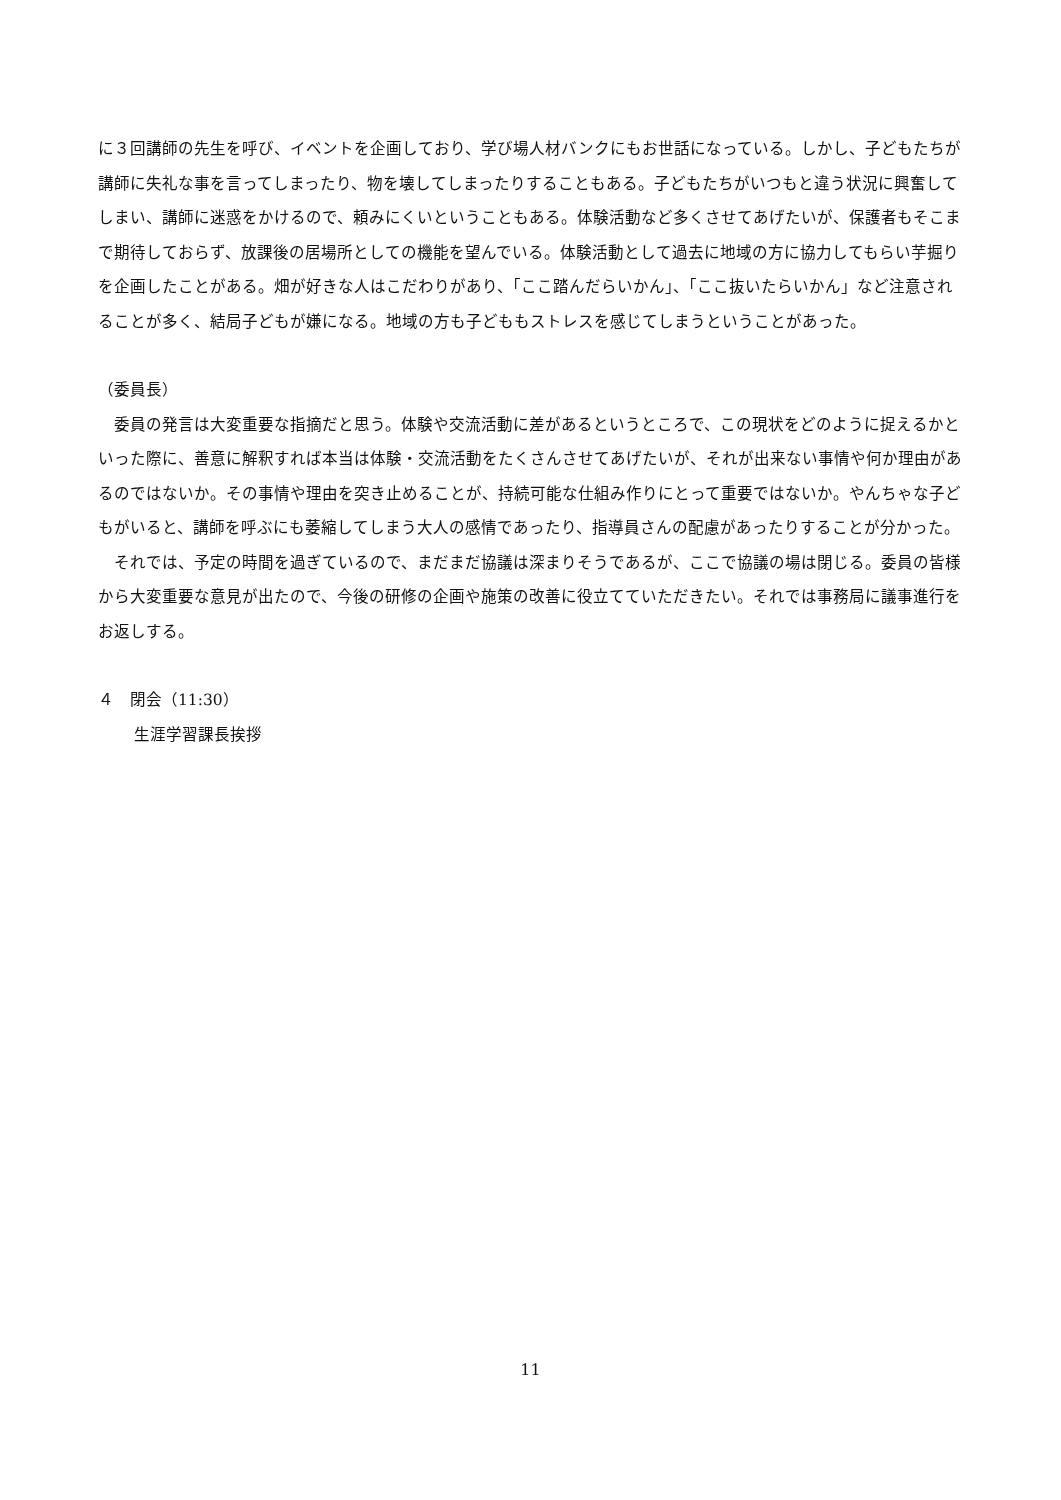に３回講師の先生を呼び、イベントを企画しており、学び場人材バンクにもお世話になっている。しかし、子どもたちが講師に失礼な事を言ってしまったり、物を壊してしまったりすることもある。子どもたちがいつもと違う状況に興奮してしまい、講師に迷惑をかけるので、頼みにくいということもある。体験活動など多くさせてあげたいが、保護者もそこまで期待しておらず、放課後の居場所としての機能を望んでいる。体験活動として過去に地域の方に協力してもらい芋掘りを企画したことがある。畑が好きな人はこだわりがあり、「ここ踏んだらいかん」、「ここ抜いたらいかん」など注意されることが多く、結局子どもが嫌になる。地域の方も子どももストレスを感じてしまうということがあった。
（委員長）
委員の発言は大変重要な指摘だと思う。体験や交流活動に差があるというところで、この現状をどのように捉えるかといった際に、善意に解釈すれば本当は体験・交流活動をたくさんさせてあげたいが、それが出来ない事情や何か理由があるのではないか。その事情や理由を突き止めることが、持続可能な仕組み作りにとって重要ではないか。やんちゃな子どもがいると、講師を呼ぶにも萎縮してしまう大人の感情であったり、指導員さんの配慮があったりすることが分かった。
それでは、予定の時間を過ぎているので、まだまだ協議は深まりそうであるが、ここで協議の場は閉じる。委員の皆様から大変重要な意見が出たので、今後の研修の企画や施策の改善に役立てていただきたい。それでは事務局に議事進行をお返しする。
４　閉会（11:30）
生涯学習課長挨拶
11